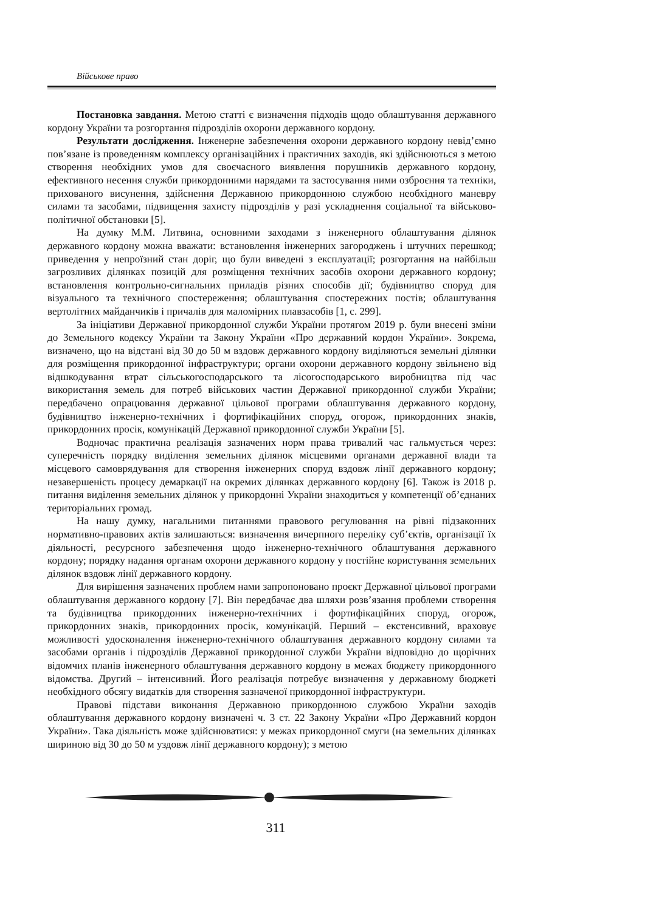Військове право
Постановка завдання. Метою статті є визначення підходів щодо облаштування державного кордону України та розгортання підрозділів охорони державного кордону.
Результати дослідження. Інженерне забезпечення охорони державного кордону невід’ємно пов’язане із проведенням комплексу організаційних і практичних заходів, які здійснюються з метою створення необхідних умов для своєчасного виявлення порушників державного кордону, ефективного несення служби прикордонними нарядами та застосування ними озброєння та техніки, прихованого висунення, здійснення Державною прикордонною службою необхідного маневру силами та засобами, підвищення захисту підрозділів у разі ускладнення соціальної та військово-політичної обстановки [5].
На думку М.М. Литвина, основними заходами з інженерного облаштування ділянок державного кордону можна вважати: встановлення інженерних загороджень і штучних перешкод; приведення у непроїзний стан доріг, що були виведені з експлуатації; розгортання на найбільш загрозливих ділянках позицій для розміщення технічних засобів охорони державного кордону; встановлення контрольно-сигнальних приладів різних способів дії; будівництво споруд для візуального та технічного спостереження; облаштування спостережних постів; облаштування вертолітних майданчиків і причалів для маломірних плавзасобів [1, с. 299].
За ініціативи Державної прикордонної служби України протягом 2019 р. були внесені зміни до Земельного кодексу України та Закону України «Про державний кордон України». Зокрема, визначено, що на відстані від 30 до 50 м вздовж державного кордону виділяються земельні ділянки для розміщення прикордонної інфраструктури; органи охорони державного кордону звільнено від відшкодування втрат сільськогосподарського та лісогосподарського виробництва під час використання земель для потреб військових частин Державної прикордонної служби України; передбачено опрацювання державної цільової програми облаштування державного кордону, будівництво інженерно-технічних і фортифікаційних споруд, огорож, прикордонних знаків, прикордонних просік, комунікацій Державної прикордонної служби України [5].
Водночас практична реалізація зазначених норм права тривалий час гальмується через: суперечність порядку виділення земельних ділянок місцевими органами державної влади та місцевого самоврядування для створення інженерних споруд вздовж лінії державного кордону; незавершеність процесу демаркації на окремих ділянках державного кордону [6]. Також із 2018 р. питання виділення земельних ділянок у прикордонні України знаходиться у компетенції об’єднаних територіальних громад.
На нашу думку, нагальними питаннями правового регулювання на рівні підзаконних нормативно-правових актів залишаються: визначення вичерпного переліку суб’єктів, організації їх діяльності, ресурсного забезпечення щодо інженерно-технічного облаштування державного кордону; порядку надання органам охорони державного кордону у постійне користування земельних ділянок вздовж лінії державного кордону.
Для вирішення зазначених проблем нами запропоновано проєкт Державної цільової програми облаштування державного кордону [7]. Він передбачає два шляхи розв’язання проблеми створення та будівництва прикордонних інженерно-технічних і фортифікаційних споруд, огорож, прикордонних знаків, прикордонних просік, комунікацій. Перший – екстенсивний, враховує можливості удосконалення інженерно-технічного облаштування державного кордону силами та засобами органів і підрозділів Державної прикордонної служби України відповідно до щорічних відомчих планів інженерного облаштування державного кордону в межах бюджету прикордонного відомства. Другий – інтенсивний. Його реалізація потребує визначення у державному бюджеті необхідного обсягу видатків для створення зазначеної прикордонної інфраструктури.
Правові підстави виконання Державною прикордонною службою України заходів облаштування державного кордону визначені ч. 3 ст. 22 Закону України «Про Державний кордон України». Така діяльність може здійснюватися: у межах прикордонної смуги (на земельних ділянках шириною від 30 до 50 м уздовж лінії державного кордону); з метою
311